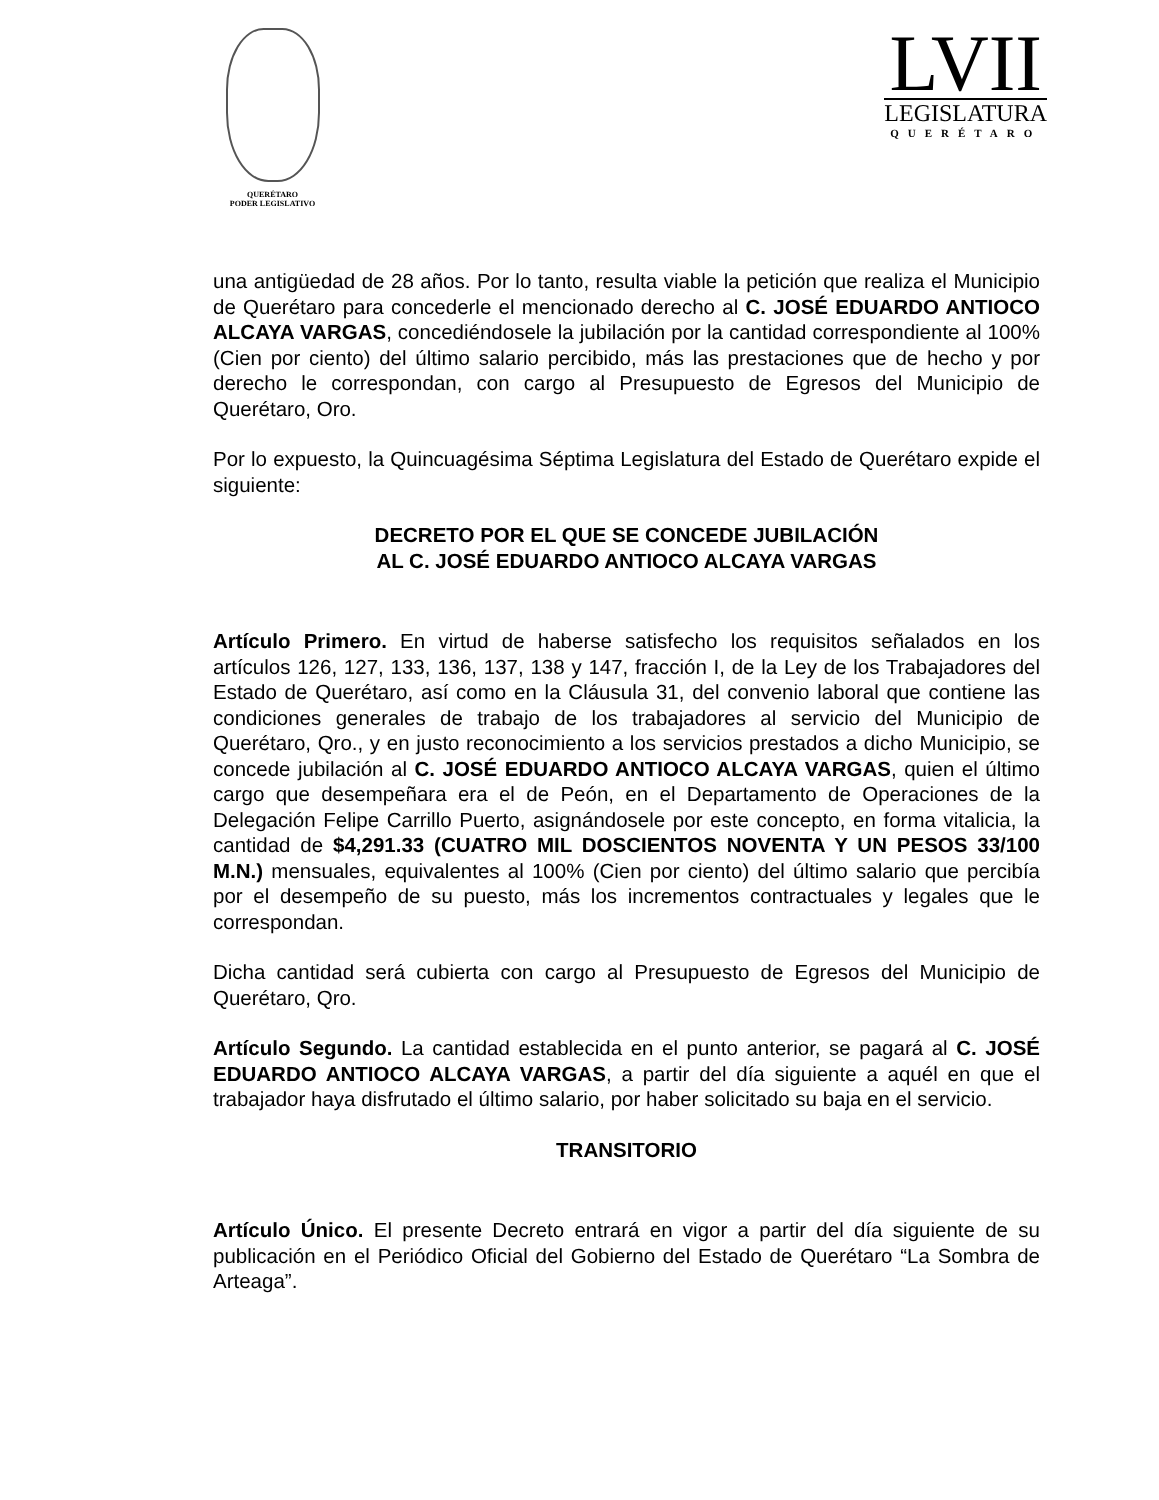QUERÉTARO
PODER LEGISLATIVO
LVII
LEGISLATURA
QUERÉTARO
una antigüedad de 28 años. Por lo tanto, resulta viable la petición que realiza el Municipio de Querétaro para concederle el mencionado derecho al C. JOSÉ EDUARDO ANTIOCO ALCAYA VARGAS, concediéndosele la jubilación por la cantidad correspondiente al 100% (Cien por ciento) del último salario percibido, más las prestaciones que de hecho y por derecho le correspondan, con cargo al Presupuesto de Egresos del Municipio de Querétaro, Oro.
Por lo expuesto, la Quincuagésima Séptima Legislatura del Estado de Querétaro expide el siguiente:
DECRETO POR EL QUE SE CONCEDE JUBILACIÓN
AL C. JOSÉ EDUARDO ANTIOCO ALCAYA VARGAS
Artículo Primero. En virtud de haberse satisfecho los requisitos señalados en los artículos 126, 127, 133, 136, 137, 138 y 147, fracción I, de la Ley de los Trabajadores del Estado de Querétaro, así como en la Cláusula 31, del convenio laboral que contiene las condiciones generales de trabajo de los trabajadores al servicio del Municipio de Querétaro, Qro., y en justo reconocimiento a los servicios prestados a dicho Municipio, se concede jubilación al C. JOSÉ EDUARDO ANTIOCO ALCAYA VARGAS, quien el último cargo que desempeñara era el de Peón, en el Departamento de Operaciones de la Delegación Felipe Carrillo Puerto, asignándosele por este concepto, en forma vitalicia, la cantidad de $4,291.33 (CUATRO MIL DOSCIENTOS NOVENTA Y UN PESOS 33/100 M.N.) mensuales, equivalentes al 100% (Cien por ciento) del último salario que percibía por el desempeño de su puesto, más los incrementos contractuales y legales que le correspondan.
Dicha cantidad será cubierta con cargo al Presupuesto de Egresos del Municipio de Querétaro, Qro.
Artículo Segundo. La cantidad establecida en el punto anterior, se pagará al C. JOSÉ EDUARDO ANTIOCO ALCAYA VARGAS, a partir del día siguiente a aquél en que el trabajador haya disfrutado el último salario, por haber solicitado su baja en el servicio.
TRANSITORIO
Artículo Único. El presente Decreto entrará en vigor a partir del día siguiente de su publicación en el Periódico Oficial del Gobierno del Estado de Querétaro “La Sombra de Arteaga”.